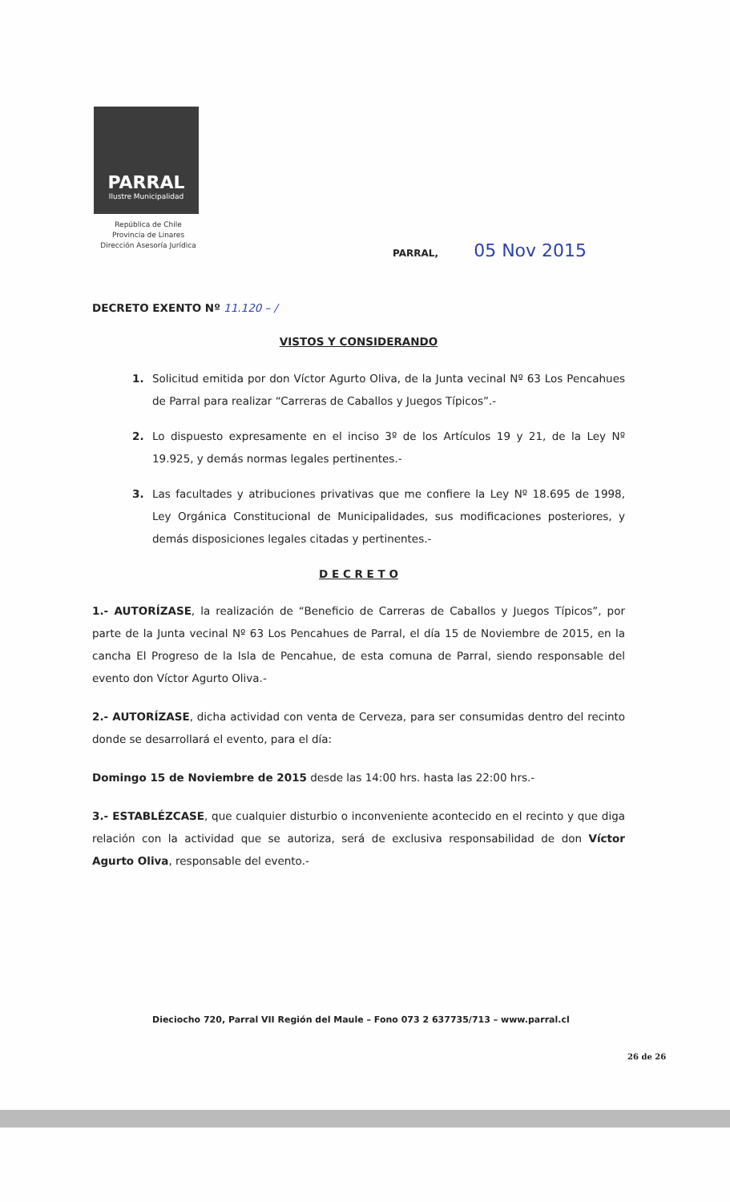PARRAL
Ilustre Municipalidad
República de Chile
Provincia de Linares
Dirección Asesoría Jurídica
PARRAL, 05 Nov 2015
DECRETO EXENTO Nº 11.120 – /
VISTOS Y CONSIDERANDO
1. Solicitud emitida por don Víctor Agurto Oliva, de la Junta vecinal Nº 63 Los Pencahues de Parral para realizar “Carreras de Caballos y Juegos Típicos”.-
2. Lo dispuesto expresamente en el inciso 3º de los Artículos 19 y 21, de la Ley Nº 19.925, y demás normas legales pertinentes.-
3. Las facultades y atribuciones privativas que me confiere la Ley Nº 18.695 de 1998, Ley Orgánica Constitucional de Municipalidades, sus modificaciones posteriores, y demás disposiciones legales citadas y pertinentes.-
D E C R E T O
1.- AUTORÍZASE, la realización de “Beneficio de Carreras de Caballos y Juegos Típicos”, por parte de la Junta vecinal Nº 63 Los Pencahues de Parral, el día 15 de Noviembre de 2015, en la cancha El Progreso de la Isla de Pencahue, de esta comuna de Parral, siendo responsable del evento don Víctor Agurto Oliva.-
2.- AUTORÍZASE, dicha actividad con venta de Cerveza, para ser consumidas dentro del recinto donde se desarrollará el evento, para el día:
Domingo 15 de Noviembre de 2015 desde las 14:00 hrs. hasta las 22:00 hrs.-
3.- ESTABLÉZCASE, que cualquier disturbio o inconveniente acontecido en el recinto y que diga relación con la actividad que se autoriza, será de exclusiva responsabilidad de don Víctor Agurto Oliva, responsable del evento.-
Dieciocho 720, Parral VII Región del Maule – Fono 073 2 637735/713 – www.parral.cl
26 de 26